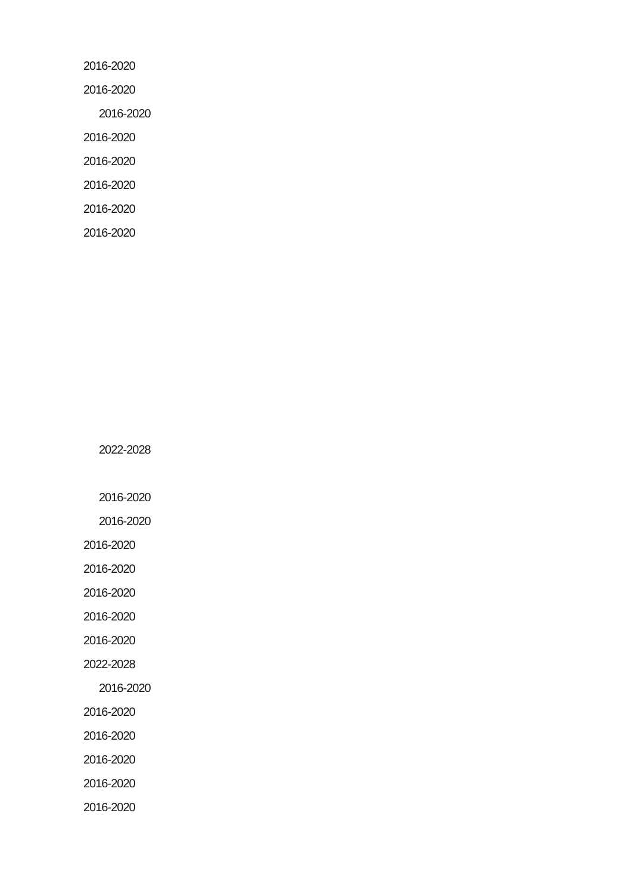2016-2020
2016-2020
2016-2020
2016-2020
2016-2020
2016-2020
2016-2020
2016-2020
2022-2028
2016-2020
2016-2020
2016-2020
2016-2020
2016-2020
2016-2020
2016-2020
2022-2028
2016-2020
2016-2020
2016-2020
2016-2020
2016-2020
2016-2020